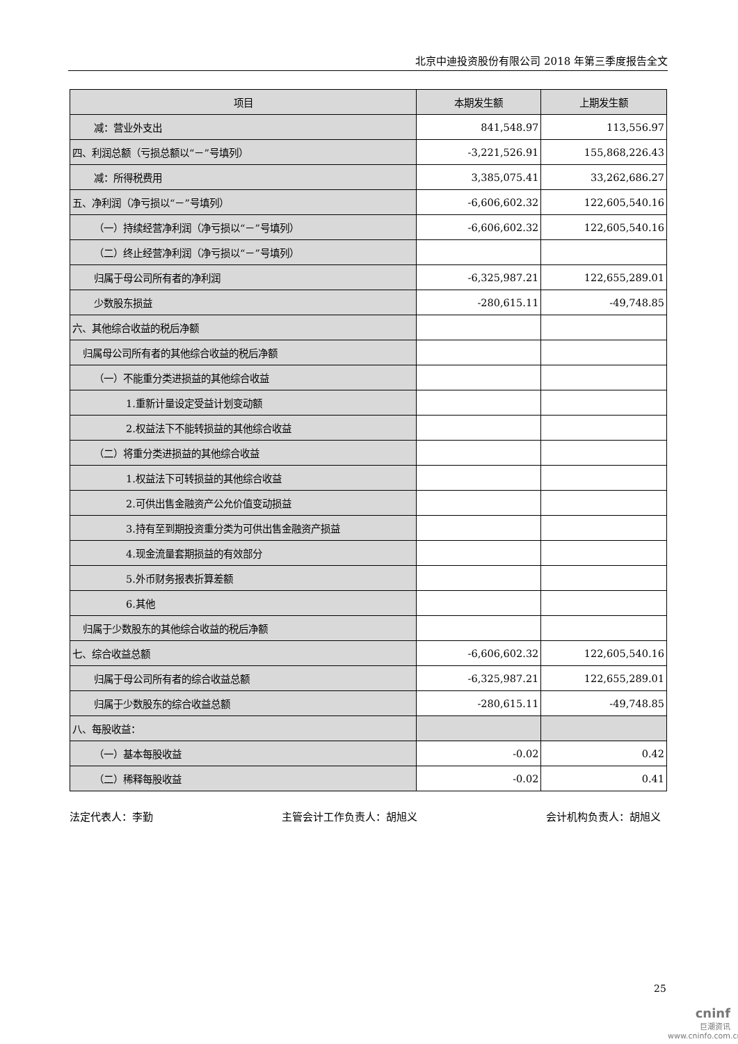北京中迪投资股份有限公司 2018 年第三季度报告全文
| 项目 | 本期发生额 | 上期发生额 |
| --- | --- | --- |
| 减：营业外支出 | 841,548.97 | 113,556.97 |
| 四、利润总额（亏损总额以“－”号填列） | -3,221,526.91 | 155,868,226.43 |
| 减：所得税费用 | 3,385,075.41 | 33,262,686.27 |
| 五、净利润（净亏损以“－”号填列） | -6,606,602.32 | 122,605,540.16 |
| （一）持续经营净利润（净亏损以“－”号填列） | -6,606,602.32 | 122,605,540.16 |
| （二）终止经营净利润（净亏损以“－”号填列） | | |
| 归属于母公司所有者的净利润 | -6,325,987.21 | 122,655,289.01 |
| 少数股东损益 | -280,615.11 | -49,748.85 |
| 六、其他综合收益的税后净额 | | |
| 归属母公司所有者的其他综合收益的税后净额 | | |
| （一）不能重分类进损益的其他综合收益 | | |
| 1.重新计量设定受益计划变动额 | | |
| 2.权益法下不能转损益的其他综合收益 | | |
| （二）将重分类进损益的其他综合收益 | | |
| 1.权益法下可转损益的其他综合收益 | | |
| 2.可供出售金融资产公允价值变动损益 | | |
| 3.持有至到期投资重分类为可供出售金融资产损益 | | |
| 4.现金流量套期损益的有效部分 | | |
| 5.外币财务报表折算差额 | | |
| 6.其他 | | |
| 归属于少数股东的其他综合收益的税后净额 | | |
| 七、综合收益总额 | -6,606,602.32 | 122,605,540.16 |
| 归属于母公司所有者的综合收益总额 | -6,325,987.21 | 122,655,289.01 |
| 归属于少数股东的综合收益总额 | -280,615.11 | -49,748.85 |
| 八、每股收益： | | |
| （一）基本每股收益 | -0.02 | 0.42 |
| （二）稀释每股收益 | -0.02 | 0.41 |
法定代表人：李勤 主管会计工作负责人：胡旭义 会计机构负责人：胡旭义
25
cninf
巨潮资讯
www.cninfo.com.cn